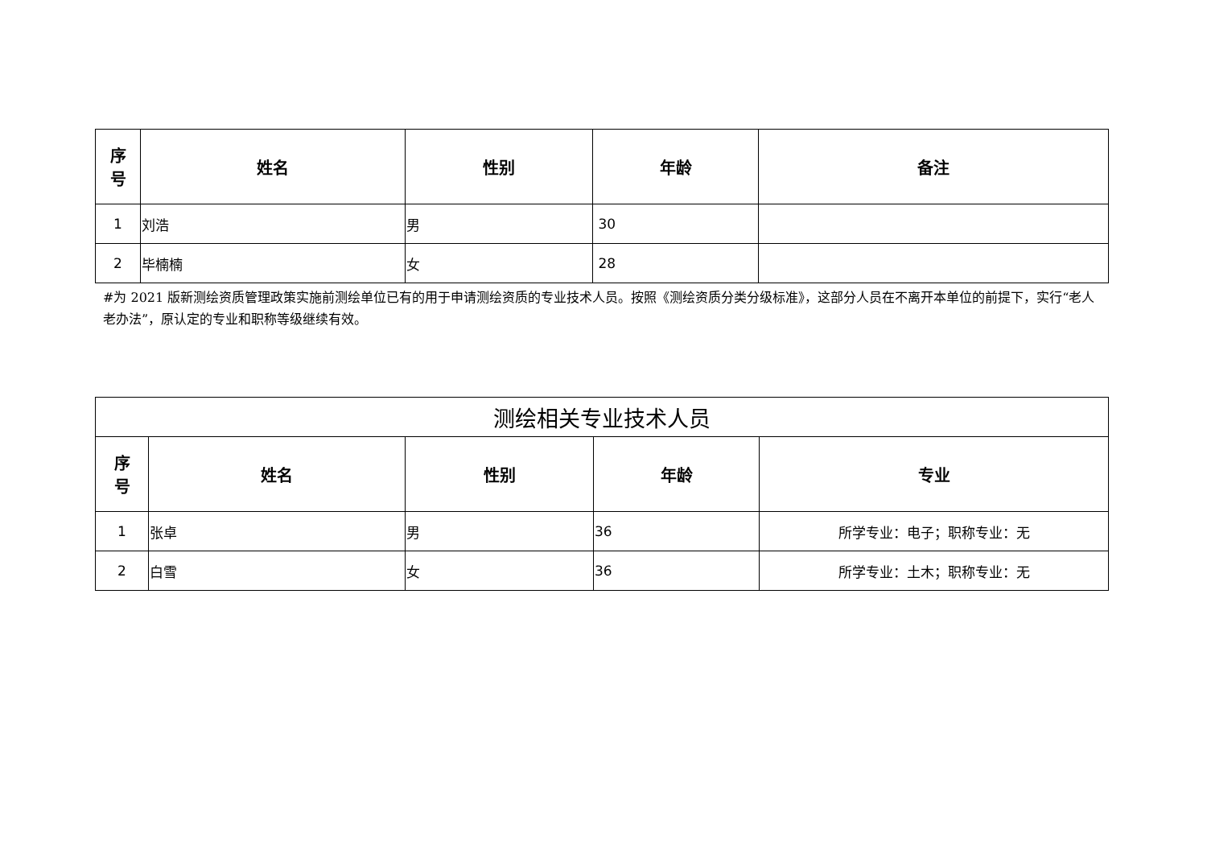| 序 号 | 姓名 | 性别 | 年龄 | 备注 |
| --- | --- | --- | --- | --- |
| 1 | 刘浩 | 男 | 30 | |
| 2 | 毕楠楠 | 女 | 28 | |
#为 2021 版新测绘资质管理政策实施前测绘单位已有的用于申请测绘资质的专业技术人员。按照《测绘资质分类分级标准》，这部分人员在不离开本单位的前提下，实行“老人老办法”，原认定的专业和职称等级继续有效。
| 测绘相关专业技术人员 | | | | |
| 序 号 | 姓名 | 性别 | 年龄 | 专业 |
| 1 | 张卓 | 男 | 36 | 所学专业：电子；职称专业：无 |
| 2 | 白雪 | 女 | 36 | 所学专业：土木；职称专业：无 |